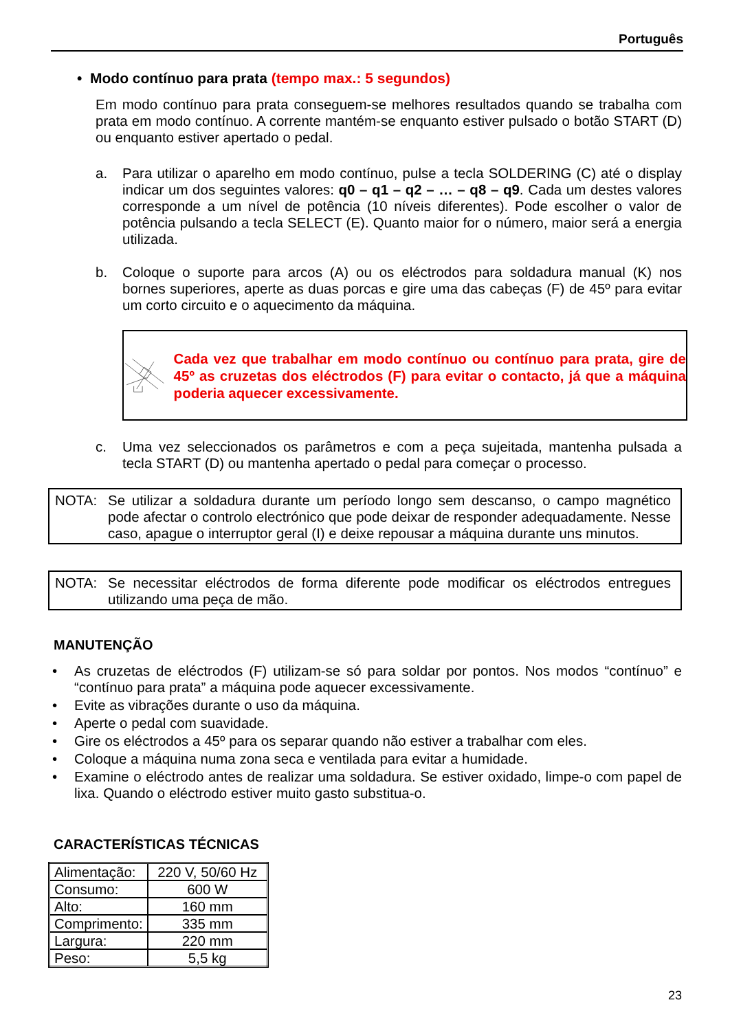Português
• Modo contínuo para prata (tempo max.: 5 segundos)
Em modo contínuo para prata conseguem-se melhores resultados quando se trabalha com prata em modo contínuo. A corrente mantém-se enquanto estiver pulsado o botão START (D) ou enquanto estiver apertado o pedal.
a. Para utilizar o aparelho em modo contínuo, pulse a tecla SOLDERING (C) até o display indicar um dos seguintes valores: q0 – q1 – q2 – … – q8 – q9. Cada um destes valores corresponde a um nível de potência (10 níveis diferentes). Pode escolher o valor de potência pulsando a tecla SELECT (E). Quanto maior for o número, maior será a energia utilizada.
b. Coloque o suporte para arcos (A) ou os eléctrodos para soldadura manual (K) nos bornes superiores, aperte as duas porcas e gire uma das cabeças (F) de 45º para evitar um corto circuito e o aquecimento da máquina.
Cada vez que trabalhar em modo contínuo ou contínuo para prata, gire de 45º as cruzetas dos eléctrodos (F) para evitar o contacto, já que a máquina poderia aquecer excessivamente.
c. Uma vez seleccionados os parâmetros e com a peça sujeitada, mantenha pulsada a tecla START (D) ou mantenha apertado o pedal para começar o processo.
NOTA: Se utilizar a soldadura durante um período longo sem descanso, o campo magnético pode afectar o controlo electrónico que pode deixar de responder adequadamente. Nesse caso, apague o interruptor geral (I) e deixe repousar a máquina durante uns minutos.
NOTA: Se necessitar eléctrodos de forma diferente pode modificar os eléctrodos entregues utilizando uma peça de mão.
MANUTENÇÃO
• As cruzetas de eléctrodos (F) utilizam-se só para soldar por pontos. Nos modos “contínuo” e “contínuo para prata” a máquina pode aquecer excessivamente.
• Evite as vibrações durante o uso da máquina.
• Aperte o pedal com suavidade.
• Gire os eléctrodos a 45º para os separar quando não estiver a trabalhar com eles.
• Coloque a máquina numa zona seca e ventilada para evitar a humidade.
• Examine o eléctrodo antes de realizar uma soldadura. Se estiver oxidado, limpe-o com papel de lixa. Quando o eléctrodo estiver muito gasto substitua-o.
CARACTERÍSTICAS TÉCNICAS
| Alimentação: | 220 V, 50/60 Hz |
| Consumo: | 600 W |
| Alto: | 160 mm |
| Comprimento: | 335 mm |
| Largura: | 220 mm |
| Peso: | 5,5 kg |
23